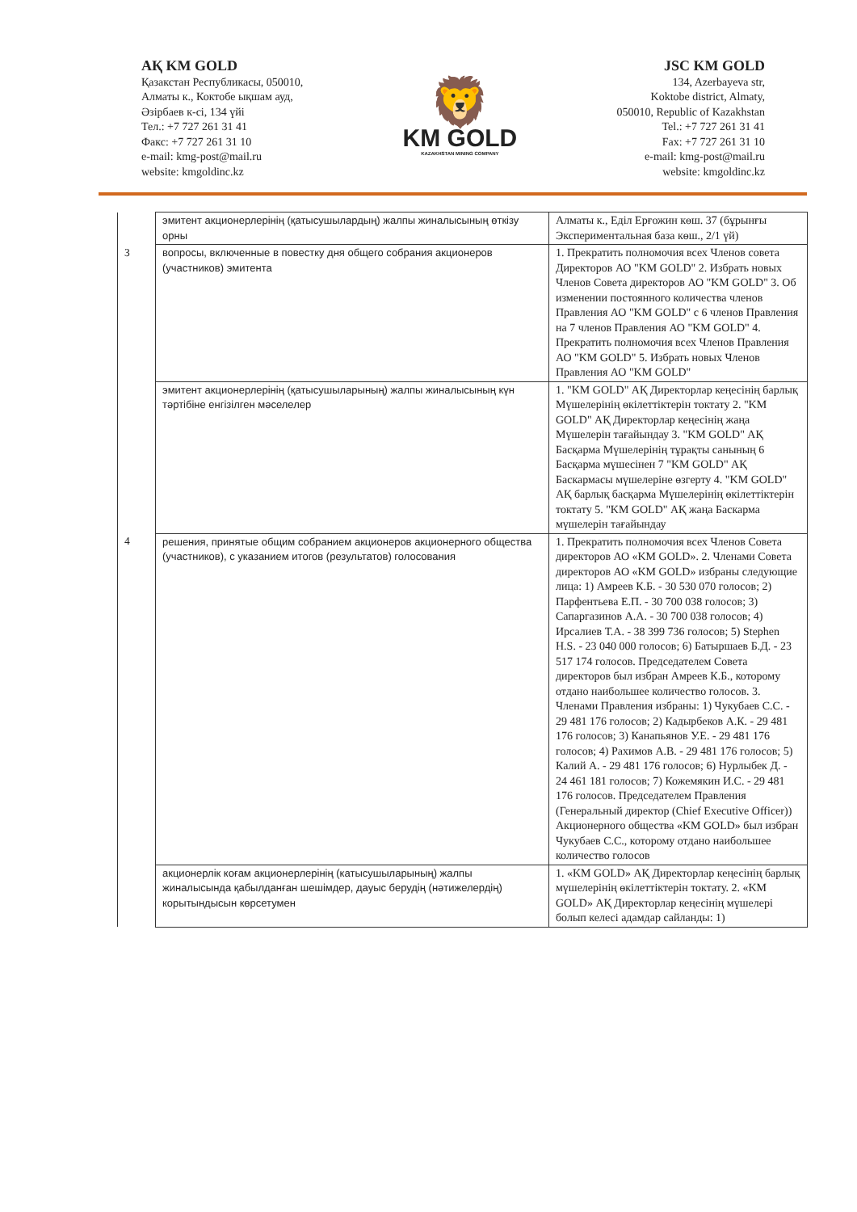АҚ KM GOLD
Қазакстан Республикасы, 050010,
Алматы к., Коктобе ықшам ауд,
Әзірбаев к-сі, 134 үйі
Тел.: +7 727 261 31 41
Факс: +7 727 261 31 10
e-mail: kmg-post@mail.ru
website: kmgoldinc.kz
🦁
KM GOLD
KAZAKHSTAN MINING COMPANY
JSC KM GOLD
134, Azerbayeva str,
Koktobe district, Almaty,
050010, Republic of Kazakhstan
Tel.: +7 727 261 31 41
Fax: +7 727 261 31 10
e-mail: kmg-post@mail.ru
website: kmgoldinc.kz
| | эмитент акционерлерінің (қатысушылардың) жалпы жиналысының өткізу орны | Алматы к., Еділ Ерғожин көш. 37 (бұрынғы Экспериментальная база көш., 2/1 үй) |
| 3 | вопросы, включенные в повестку дня общего собрания акционеров (участников) эмитента | 1. Прекратить полномочия всех Членов совета Директоров АО "KM GOLD" 2. Избрать новых Членов Совета директоров АО "KM GOLD" 3. Об изменении постоянного количества членов Правления АО "KM GOLD" с 6 членов Правления на 7 членов Правления АО "KM GOLD" 4. Прекратить полномочия всех Членов Правления АО "KM GOLD" 5. Избрать новых Членов Правления АО "KM GOLD" |
| | эмитент акционерлерінің (қатысушыларының) жалпы жиналысының күн тәртібіне енгізілген мәселелер | 1. "KM GOLD" АҚ Директорлар кеңесінің барлық Мүшелерінің өкілеттіктерін токтату 2. "KM GOLD" АҚ Директорлар кеңесінің жаңа Мүшелерін тағайындау 3. "KM GOLD" АҚ Басқарма Мүшелерінің тұрақты санының 6 Басқарма мүшесінен 7 "KM GOLD" АҚ Баскармасы мүшелеріне өзгерту 4. "KM GOLD" АҚ барлық басқарма Мүшелерінің өкілеттіктерін токтату 5. "KM GOLD" АҚ жаңа Баскарма мүшелерін тағайындау |
| 4 | решения, принятые общим собранием акционеров акционерного общества (участников), с указанием итогов (результатов) голосования | 1. Прекратить полномочия всех Членов Совета директоров АО «KM GOLD». 2. Членами Совета директоров АО «KM GOLD» избраны следующие лица: 1) Амреев К.Б. - 30 530 070 голосов; 2) Парфентьева Е.П. - 30 700 038 голосов; 3) Сапаргазинов А.А. - 30 700 038 голосов; 4) Ирсалиев Т.А. - 38 399 736 голосов; 5) Stephen H.S. - 23 040 000 голосов; 6) Батыршаев Б.Д. - 23 517 174 голосов. Председателем Совета директоров был избран Амреев К.Б., которому отдано наибольшее количество голосов. 3. Членами Правления избраны: 1) Чукубаев С.С. - 29 481 176 голосов; 2) Кадырбеков А.К. - 29 481 176 голосов; 3) Канапьянов У.Е. - 29 481 176 голосов; 4) Рахимов А.В. - 29 481 176 голосов; 5) Калий А. - 29 481 176 голосов; 6) Нурлыбек Д. - 24 461 181 голосов; 7) Кожемякин И.С. - 29 481 176 голосов. Председателем Правления (Генеральный директор (Chief Executive Officer)) Акционерного общества «KM GOLD» был избран Чукубаев С.С., которому отдано наибольшее количество голосов |
| | акционерлік коғам акционерлерінің (катысушыларының) жалпы жиналысында қабылданған шешімдер, дауыс берудің (нәтижелердің) корытындысын көрсетумен | 1. «KM GOLD» АҚ Директорлар кеңесінің барлық мүшелерінің өкілеттіктерін токтату. 2. «KM GOLD» АҚ Директорлар кеңесінің мүшелері болып келесі адамдар сайланды: 1) |